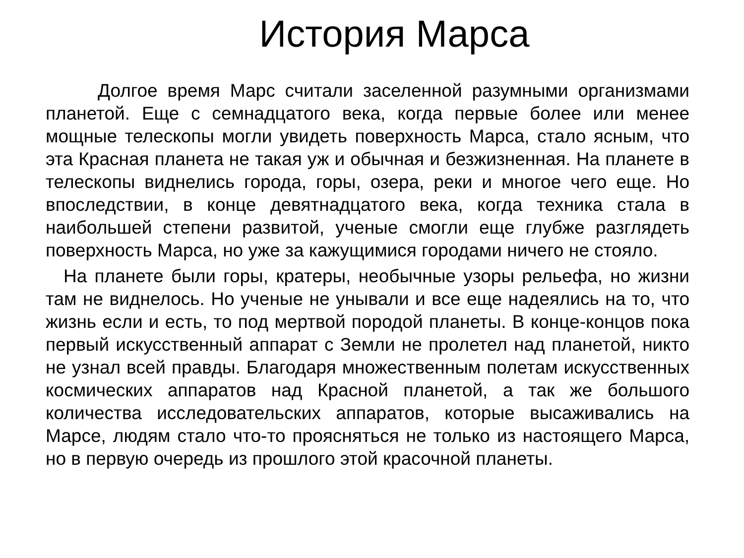История Марса
Долгое время Марс считали заселенной разумными организмами планетой. Еще с семнадцатого века, когда первые более или менее мощные телескопы могли увидеть поверхность Марса, стало ясным, что эта Красная планета не такая уж и обычная и безжизненная. На планете в телескопы виднелись города, горы, озера, реки и многое чего еще. Но впоследствии, в конце девятнадцатого века, когда техника стала в наибольшей степени развитой, ученые смогли еще глубже разглядеть поверхность Марса, но уже за кажущимися городами ничего не стояло.
На планете были горы, кратеры, необычные узоры рельефа, но жизни там не виднелось. Но ученые не унывали и все еще надеялись на то, что жизнь если и есть, то под мертвой породой планеты. В конце-концов пока первый искусственный аппарат с Земли не пролетел над планетой, никто не узнал всей правды. Благодаря множественным полетам искусственных космических аппаратов над Красной планетой, а так же большого количества исследовательских аппаратов, которые высаживались на Марсе, людям стало что-то проясняться не только из настоящего Марса, но в первую очередь из прошлого этой красочной планеты.